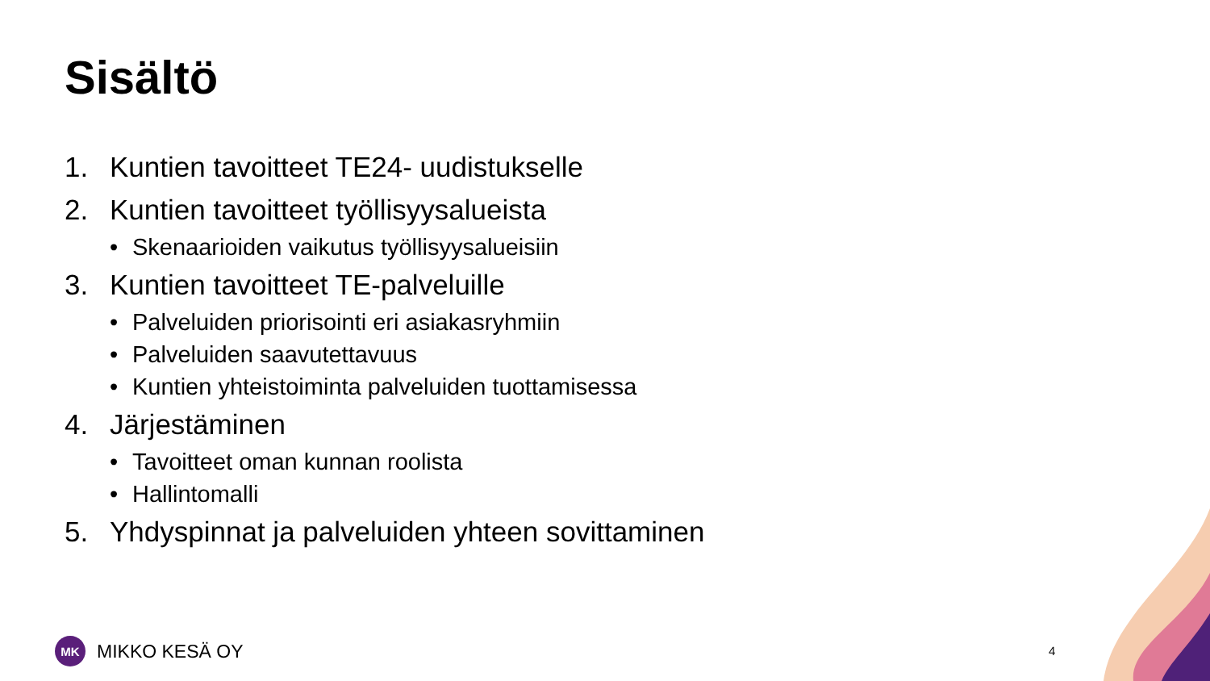Sisältö
1. Kuntien tavoitteet TE24- uudistukselle
2. Kuntien tavoitteet työllisyysalueista
• Skenaarioiden vaikutus työllisyysalueisiin
3. Kuntien tavoitteet TE-palveluille
• Palveluiden priorisointi eri asiakasryhmiin
• Palveluiden saavutettavuus
• Kuntien yhteistoiminta palveluiden tuottamisessa
4. Järjestäminen
• Tavoitteet oman kunnan roolista
• Hallintomalli
5. Yhdyspinnat ja palveluiden yhteen sovittaminen
MK
MIKKO KESÄ OY
4